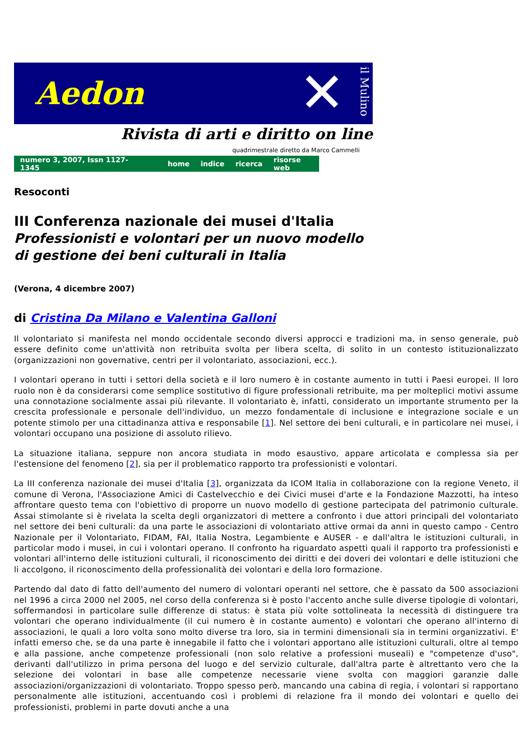Aedon ✕
il Mulino
Rivista di arti e diritto on line
quadrimestrale diretto da Marco Cammelli
numero 3, 2007, Issn 1127-1345 home indice ricerca risorse web
Resoconti
III Conferenza nazionale dei musei d'Italia
Professionisti e volontari per un nuovo modello
di gestione dei beni culturali in Italia
(Verona, 4 dicembre 2007)
di Cristina Da Milano e Valentina Galloni
Il volontariato si manifesta nel mondo occidentale secondo diversi approcci e tradizioni ma, in senso generale, può essere definito come un'attività non retribuita svolta per libera scelta, di solito in un contesto istituzionalizzato (organizzazioni non governative, centri per il volontariato, associazioni, ecc.).
I volontari operano in tutti i settori della società e il loro numero è in costante aumento in tutti i Paesi europei. Il loro ruolo non è da considerarsi come semplice sostitutivo di figure professionali retribuite, ma per molteplici motivi assume una connotazione socialmente assai più rilevante. Il volontariato è, infatti, considerato un importante strumento per la crescita professionale e personale dell'individuo, un mezzo fondamentale di inclusione e integrazione sociale e un potente stimolo per una cittadinanza attiva e responsabile [1]. Nel settore dei beni culturali, e in particolare nei musei, i volontari occupano una posizione di assoluto rilievo.
La situazione italiana, seppure non ancora studiata in modo esaustivo, appare articolata e complessa sia per l'estensione del fenomeno [2], sia per il problematico rapporto tra professionisti e volontari.
La III conferenza nazionale dei musei d'Italia [3], organizzata da ICOM Italia in collaborazione con la regione Veneto, il comune di Verona, l'Associazione Amici di Castelvecchio e dei Civici musei d'arte e la Fondazione Mazzotti, ha inteso affrontare questo tema con l'obiettivo di proporre un nuovo modello di gestione partecipata del patrimonio culturale. Assai stimolante si è rivelata la scelta degli organizzatori di mettere a confronto i due attori principali del volontariato nel settore dei beni culturali: da una parte le associazioni di volontariato attive ormai da anni in questo campo - Centro Nazionale per il Volontariato, FIDAM, FAI, Italia Nostra, Legambiente e AUSER - e dall'altra le istituzioni culturali, in particolar modo i musei, in cui i volontari operano. Il confronto ha riguardato aspetti quali il rapporto tra professionisti e volontari all'interno delle istituzioni culturali, il riconoscimento dei diritti e dei doveri dei volontari e delle istituzioni che li accolgono, il riconoscimento della professionalità dei volontari e della loro formazione.
Partendo dal dato di fatto dell'aumento del numero di volontari operanti nel settore, che è passato da 500 associazioni nel 1996 a circa 2000 nel 2005, nel corso della conferenza si è posto l'accento anche sulle diverse tipologie di volontari, soffermandosi in particolare sulle differenze di status: è stata più volte sottolineata la necessità di distinguere tra volontari che operano individualmente (il cui numero è in costante aumento) e volontari che operano all'interno di associazioni, le quali a loro volta sono molto diverse tra loro, sia in termini dimensionali sia in termini organizzativi. E' infatti emerso che, se da una parte è innegabile il fatto che i volontari apportano alle istituzioni culturali, oltre al tempo e alla passione, anche competenze professionali (non solo relative a professioni museali) e "competenze d'uso", derivanti dall'utilizzo in prima persona del luogo e del servizio culturale, dall'altra parte è altrettanto vero che la selezione dei volontari in base alle competenze necessarie viene svolta con maggiori garanzie dalle associazioni/organizzazioni di volontariato. Troppo spesso però, mancando una cabina di regia, i volontari si rapportano personalmente alle istituzioni, accentuando così i problemi di relazione fra il mondo dei volontari e quello dei professionisti, problemi in parte dovuti anche a una